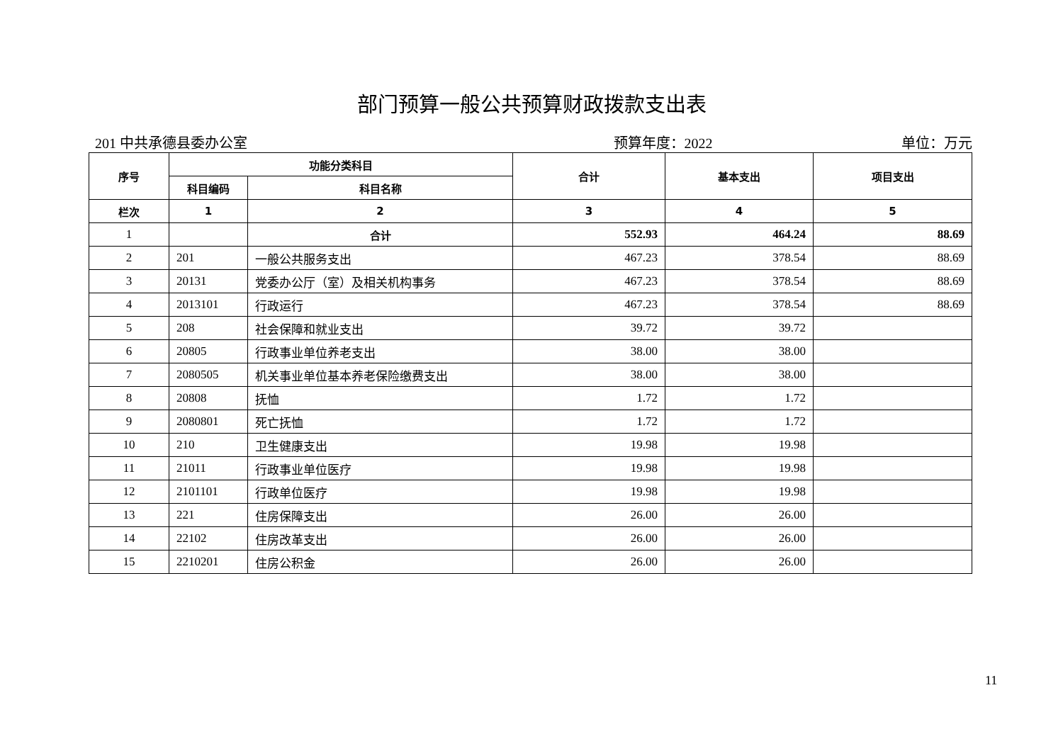部门预算一般公共预算财政拨款支出表
201 中共承德县委办公室 预算年度：2022 单位：万元
| 序号 | 功能分类科目 | | 合计 | 基本支出 | 项目支出 |
| --- | --- | --- | --- | --- | --- |
| | 科目编码 | 科目名称 | | | |
| 栏次 | 1 | 2 | 3 | 4 | 5 |
| 1 | | 合计 | 552.93 | 464.24 | 88.69 |
| 2 | 201 | 一般公共服务支出 | 467.23 | 378.54 | 88.69 |
| 3 | 20131 | 党委办公厅（室）及相关机构事务 | 467.23 | 378.54 | 88.69 |
| 4 | 2013101 | 行政运行 | 467.23 | 378.54 | 88.69 |
| 5 | 208 | 社会保障和就业支出 | 39.72 | 39.72 | |
| 6 | 20805 | 行政事业单位养老支出 | 38.00 | 38.00 | |
| 7 | 2080505 | 机关事业单位基本养老保险缴费支出 | 38.00 | 38.00 | |
| 8 | 20808 | 抚恤 | 1.72 | 1.72 | |
| 9 | 2080801 | 死亡抚恤 | 1.72 | 1.72 | |
| 10 | 210 | 卫生健康支出 | 19.98 | 19.98 | |
| 11 | 21011 | 行政事业单位医疗 | 19.98 | 19.98 | |
| 12 | 2101101 | 行政单位医疗 | 19.98 | 19.98 | |
| 13 | 221 | 住房保障支出 | 26.00 | 26.00 | |
| 14 | 22102 | 住房改革支出 | 26.00 | 26.00 | |
| 15 | 2210201 | 住房公积金 | 26.00 | 26.00 | |
11